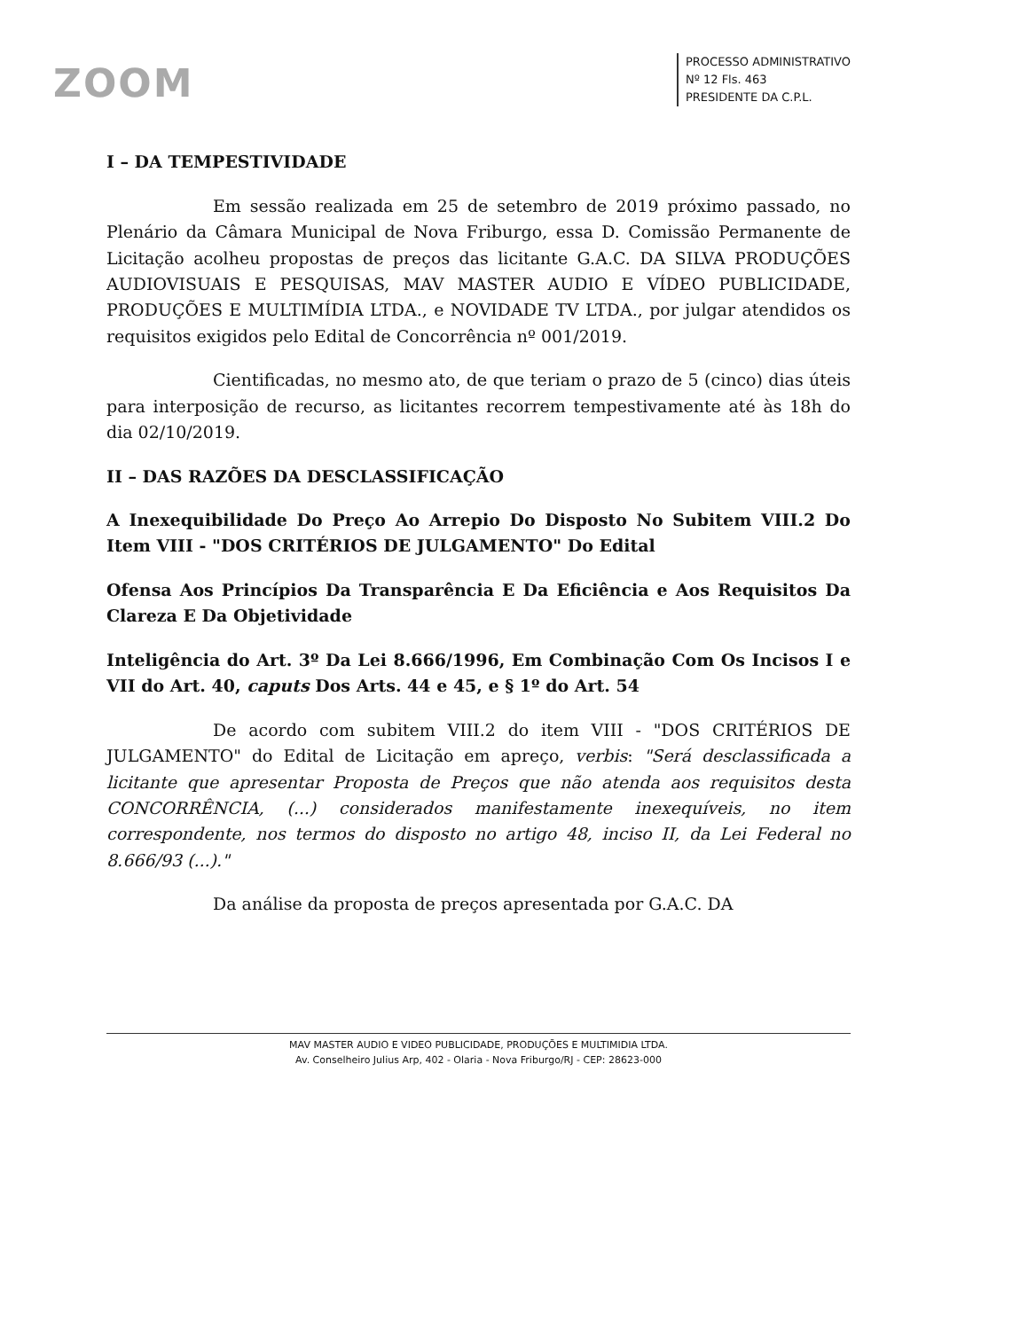ZOOM
PROCESSO ADMINISTRATIVO
Nº 12 Fls. 463
PRESIDENTE DA C.P.L.
I – DA TEMPESTIVIDADE
Em sessão realizada em 25 de setembro de 2019 próximo passado, no Plenário da Câmara Municipal de Nova Friburgo, essa D. Comissão Permanente de Licitação acolheu propostas de preços das licitante G.A.C. DA SILVA PRODUÇÕES AUDIOVISUAIS E PESQUISAS, MAV MASTER AUDIO E VÍDEO PUBLICIDADE, PRODUÇÕES E MULTIMÍDIA LTDA., e NOVIDADE TV LTDA., por julgar atendidos os requisitos exigidos pelo Edital de Concorrência nº 001/2019.
Cientificadas, no mesmo ato, de que teriam o prazo de 5 (cinco) dias úteis para interposição de recurso, as licitantes recorrem tempestivamente até às 18h do dia 02/10/2019.
II – DAS RAZÕES DA DESCLASSIFICAÇÃO
A Inexequibilidade Do Preço Ao Arrepio Do Disposto No Subitem VIII.2 Do Item VIII - "DOS CRITÉRIOS DE JULGAMENTO" Do Edital
Ofensa Aos Princípios Da Transparência E Da Eficiência e Aos Requisitos Da Clareza E Da Objetividade
Inteligência do Art. 3º Da Lei 8.666/1996, Em Combinação Com Os Incisos I e VII do Art. 40, caputs Dos Arts. 44 e 45, e § 1º do Art. 54
De acordo com subitem VIII.2 do item VIII - "DOS CRITÉRIOS DE JULGAMENTO" do Edital de Licitação em apreço, verbis: "Será desclassificada a licitante que apresentar Proposta de Preços que não atenda aos requisitos desta CONCORRÊNCIA, (...) considerados manifestamente inexequíveis, no item correspondente, nos termos do disposto no artigo 48, inciso II, da Lei Federal no 8.666/93 (...)."
Da análise da proposta de preços apresentada por G.A.C. DA
MAV MASTER AUDIO E VIDEO PUBLICIDADE, PRODUÇÕES E MULTIMIDIA LTDA.
Av. Conselheiro Julius Arp, 402 - Olaria - Nova Friburgo/RJ - CEP: 28623-000